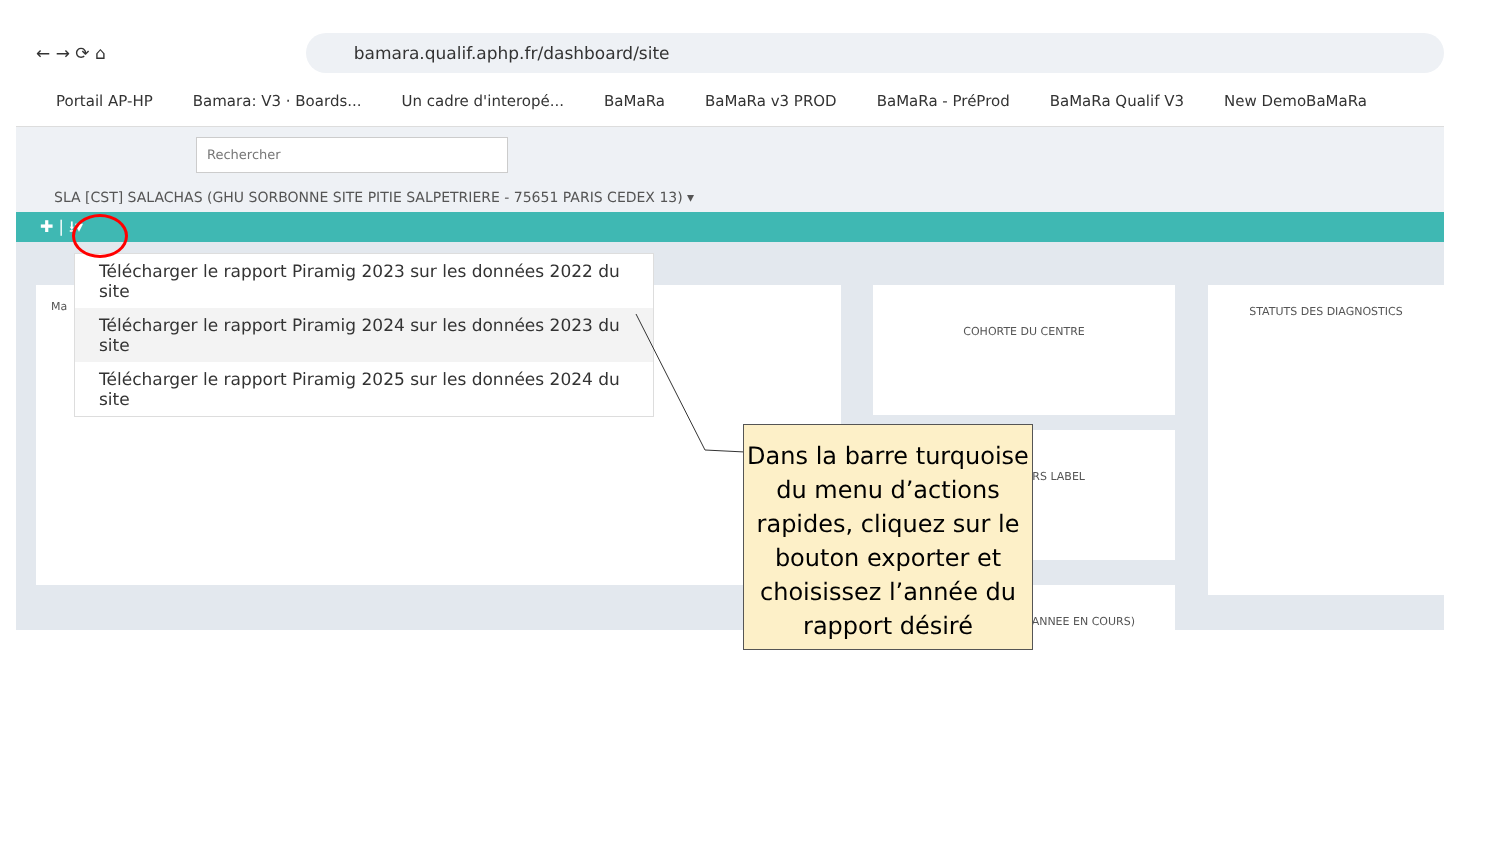← → ⟳ ⌂
bamara.qualif.aphp.fr/dashboard/site
Portail AP-HP Bamara: V3 · Boards... Un cadre d'interopé... BaMaRa BaMaRa v3 PROD BaMaRa - PréProd BaMaRa Qualif V3 New DemoBaMaRa
Rechercher
SLA [CST] SALACHAS (GHU SORBONNE SITE PITIE SALPETRIERE - 75651 PARIS CEDEX 13) ▾
✚ | ⭳▾
Ma COHORTE DU CENTRE
RS LABEL
STATUTS DES DIAGNOSTICS
(ANNEE EN COURS)
Télécharger le rapport Piramig 2023 sur les données 2022 du site
Télécharger le rapport Piramig 2024 sur les données 2023 du site
Télécharger le rapport Piramig 2025 sur les données 2024 du site
Dans la barre turquoise du menu d’actions rapides, cliquez sur le bouton exporter et choisissez l’année du rapport désiré